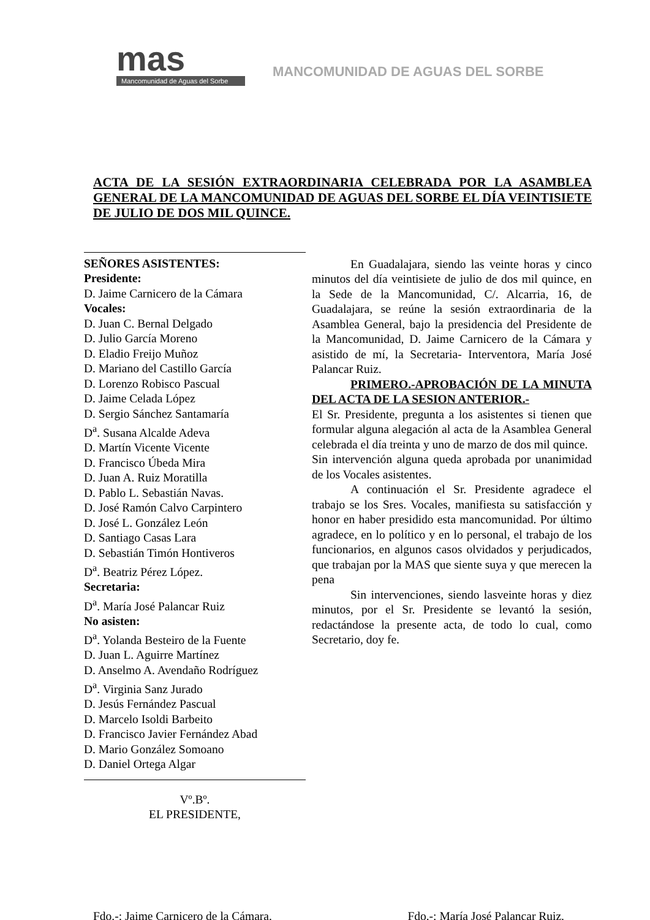mas
Mancomunidad de Aguas del Sorbe
MANCOMUNIDAD DE AGUAS DEL SORBE
ACTA DE LA SESIÓN EXTRAORDINARIA CELEBRADA POR LA ASAMBLEA GENERAL DE LA MANCOMUNIDAD DE AGUAS DEL SORBE EL DÍA VEINTISIETE DE JULIO DE DOS MIL QUINCE.
SEÑORES ASISTENTES:
Presidente:
D. Jaime Carnicero de la Cámara
Vocales:
D. Juan C. Bernal Delgado
D. Julio García Moreno
D. Eladio Freijo Muñoz
D. Mariano del Castillo García
D. Lorenzo Robisco Pascual
D. Jaime Celada López
D. Sergio Sánchez Santamaría
D<sup>a</sup>. Susana Alcalde Adeva
D. Martín Vicente Vicente
D. Francisco Úbeda Mira
D. Juan A. Ruiz Moratilla
D. Pablo L. Sebastián Navas.
D. José Ramón Calvo Carpintero
D. José L. González León
D. Santiago Casas Lara
D. Sebastián Timón Hontiveros
D<sup>a</sup>. Beatriz Pérez López.
Secretaria:
D<sup>a</sup>. María José Palancar Ruiz
No asisten:
D<sup>a</sup>. Yolanda Besteiro de la Fuente
D. Juan L. Aguirre Martínez
D. Anselmo A. Avendaño Rodríguez
D<sup>a</sup>. Virginia Sanz Jurado
D. Jesús Fernández Pascual
D. Marcelo Isoldi Barbeito
D. Francisco Javier Fernández Abad
D. Mario González Somoano
D. Daniel Ortega Algar
Vº.Bº.
EL PRESIDENTE,
En Guadalajara, siendo las veinte horas y cinco minutos del día veintisiete de julio de dos mil quince, en la Sede de la Mancomunidad, C/. Alcarria, 16, de Guadalajara, se reúne la sesión extraordinaria de la Asamblea General, bajo la presidencia del Presidente de la Mancomunidad, D. Jaime Carnicero de la Cámara y asistido de mí, la Secretaria- Interventora, María José Palancar Ruiz.
PRIMERO.-APROBACIÓN DE LA MINUTA DEL ACTA DE LA SESION ANTERIOR.-
El Sr. Presidente, pregunta a los asistentes si tienen que formular alguna alegación al acta de la Asamblea General celebrada el día treinta y uno de marzo de dos mil quince.
Sin intervención alguna queda aprobada por unanimidad de los Vocales asistentes.
A continuación el Sr. Presidente agradece el trabajo se los Sres. Vocales, manifiesta su satisfacción y honor en haber presidido esta mancomunidad. Por último agradece, en lo político y en lo personal, el trabajo de los funcionarios, en algunos casos olvidados y perjudicados, que trabajan por la MAS que siente suya y que merecen la pena
Sin intervenciones, siendo lasveinte horas y diez minutos, por el Sr. Presidente se levantó la sesión, redactándose la presente acta, de todo lo cual, como Secretario, doy fe.
Fdo.-: Jaime Carnicero de la Cámara. Fdo.-: María José Palancar Ruiz.